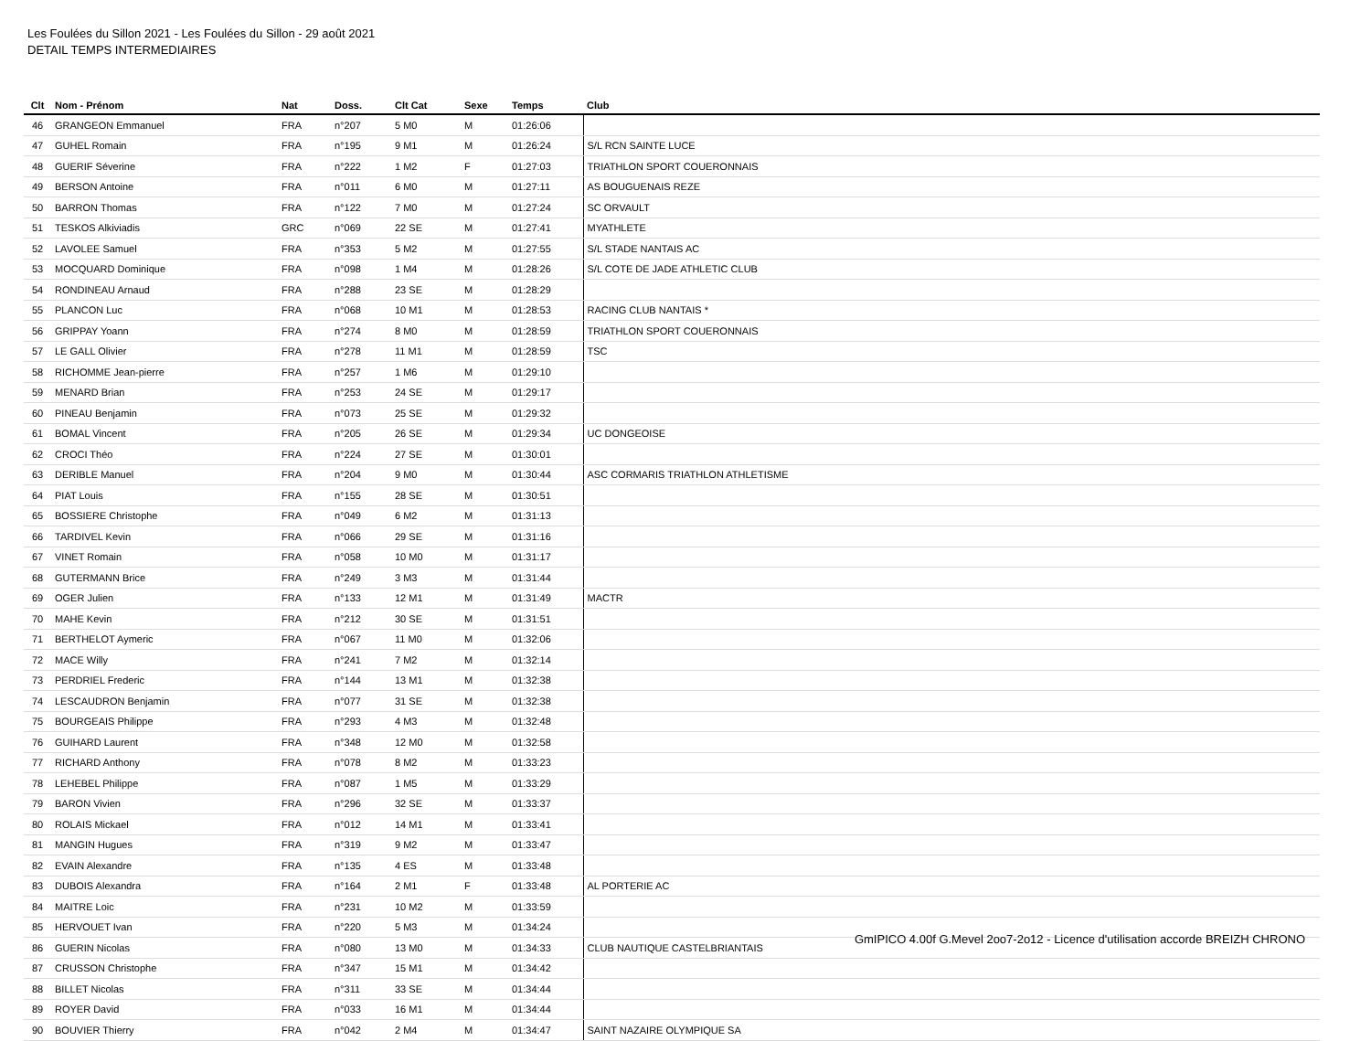Les Foulées du Sillon 2021 - Les Foulées du Sillon - 29 août 2021
DETAIL TEMPS INTERMEDIAIRES
| Clt | Nom - Prénom | Nat | Doss. | Clt Cat | Sexe | Temps | | Club |
| --- | --- | --- | --- | --- | --- | --- | --- | --- |
| 46 | GRANGEON Emmanuel | FRA | n°207 | 5 M0 | M | 01:26:06 | | |
| 47 | GUHEL Romain | FRA | n°195 | 9 M1 | M | 01:26:24 | | S/L RCN SAINTE LUCE |
| 48 | GUERIF Séverine | FRA | n°222 | 1 M2 | F | 01:27:03 | | TRIATHLON SPORT COUERONNAIS |
| 49 | BERSON Antoine | FRA | n°011 | 6 M0 | M | 01:27:11 | | AS BOUGUENAIS REZE |
| 50 | BARRON Thomas | FRA | n°122 | 7 M0 | M | 01:27:24 | | SC ORVAULT |
| 51 | TESKOS Alkiviadis | GRC | n°069 | 22 SE | M | 01:27:41 | | MYATHLETE |
| 52 | LAVOLEE Samuel | FRA | n°353 | 5 M2 | M | 01:27:55 | | S/L STADE NANTAIS AC |
| 53 | MOCQUARD Dominique | FRA | n°098 | 1 M4 | M | 01:28:26 | | S/L COTE DE JADE ATHLETIC CLUB |
| 54 | RONDINEAU Arnaud | FRA | n°288 | 23 SE | M | 01:28:29 | | |
| 55 | PLANCON Luc | FRA | n°068 | 10 M1 | M | 01:28:53 | | RACING CLUB NANTAIS * |
| 56 | GRIPPAY Yoann | FRA | n°274 | 8 M0 | M | 01:28:59 | | TRIATHLON SPORT COUERONNAIS |
| 57 | LE GALL Olivier | FRA | n°278 | 11 M1 | M | 01:28:59 | | TSC |
| 58 | RICHOMME Jean-pierre | FRA | n°257 | 1 M6 | M | 01:29:10 | | |
| 59 | MENARD Brian | FRA | n°253 | 24 SE | M | 01:29:17 | | |
| 60 | PINEAU Benjamin | FRA | n°073 | 25 SE | M | 01:29:32 | | |
| 61 | BOMAL Vincent | FRA | n°205 | 26 SE | M | 01:29:34 | | UC DONGEOISE |
| 62 | CROCI Théo | FRA | n°224 | 27 SE | M | 01:30:01 | | |
| 63 | DERIBLE Manuel | FRA | n°204 | 9 M0 | M | 01:30:44 | | ASC CORMARIS TRIATHLON ATHLETISME |
| 64 | PIAT Louis | FRA | n°155 | 28 SE | M | 01:30:51 | | |
| 65 | BOSSIERE Christophe | FRA | n°049 | 6 M2 | M | 01:31:13 | | |
| 66 | TARDIVEL Kevin | FRA | n°066 | 29 SE | M | 01:31:16 | | |
| 67 | VINET Romain | FRA | n°058 | 10 M0 | M | 01:31:17 | | |
| 68 | GUTERMANN Brice | FRA | n°249 | 3 M3 | M | 01:31:44 | | |
| 69 | OGER Julien | FRA | n°133 | 12 M1 | M | 01:31:49 | | MACTR |
| 70 | MAHE Kevin | FRA | n°212 | 30 SE | M | 01:31:51 | | |
| 71 | BERTHELOT Aymeric | FRA | n°067 | 11 M0 | M | 01:32:06 | | |
| 72 | MACE Willy | FRA | n°241 | 7 M2 | M | 01:32:14 | | |
| 73 | PERDRIEL Frederic | FRA | n°144 | 13 M1 | M | 01:32:38 | | |
| 74 | LESCAUDRON Benjamin | FRA | n°077 | 31 SE | M | 01:32:38 | | |
| 75 | BOURGEAIS Philippe | FRA | n°293 | 4 M3 | M | 01:32:48 | | |
| 76 | GUIHARD Laurent | FRA | n°348 | 12 M0 | M | 01:32:58 | | |
| 77 | RICHARD Anthony | FRA | n°078 | 8 M2 | M | 01:33:23 | | |
| 78 | LEHEBEL Philippe | FRA | n°087 | 1 M5 | M | 01:33:29 | | |
| 79 | BARON Vivien | FRA | n°296 | 32 SE | M | 01:33:37 | | |
| 80 | ROLAIS Mickael | FRA | n°012 | 14 M1 | M | 01:33:41 | | |
| 81 | MANGIN Hugues | FRA | n°319 | 9 M2 | M | 01:33:47 | | |
| 82 | EVAIN Alexandre | FRA | n°135 | 4 ES | M | 01:33:48 | | |
| 83 | DUBOIS Alexandra | FRA | n°164 | 2 M1 | F | 01:33:48 | | AL PORTERIE AC |
| 84 | MAITRE Loic | FRA | n°231 | 10 M2 | M | 01:33:59 | | |
| 85 | HERVOUET Ivan | FRA | n°220 | 5 M3 | M | 01:34:24 | | |
| 86 | GUERIN Nicolas | FRA | n°080 | 13 M0 | M | 01:34:33 | | CLUB NAUTIQUE CASTELBRIANTAIS |
| 87 | CRUSSON Christophe | FRA | n°347 | 15 M1 | M | 01:34:42 | | |
| 88 | BILLET Nicolas | FRA | n°311 | 33 SE | M | 01:34:44 | | |
| 89 | ROYER David | FRA | n°033 | 16 M1 | M | 01:34:44 | | |
| 90 | BOUVIER Thierry | FRA | n°042 | 2 M4 | M | 01:34:47 | | SAINT NAZAIRE OLYMPIQUE SA |
GmIPICO 4.00f G.Mevel 2oo7-2o12 - Licence d'utilisation accorde BREIZH CHRONO